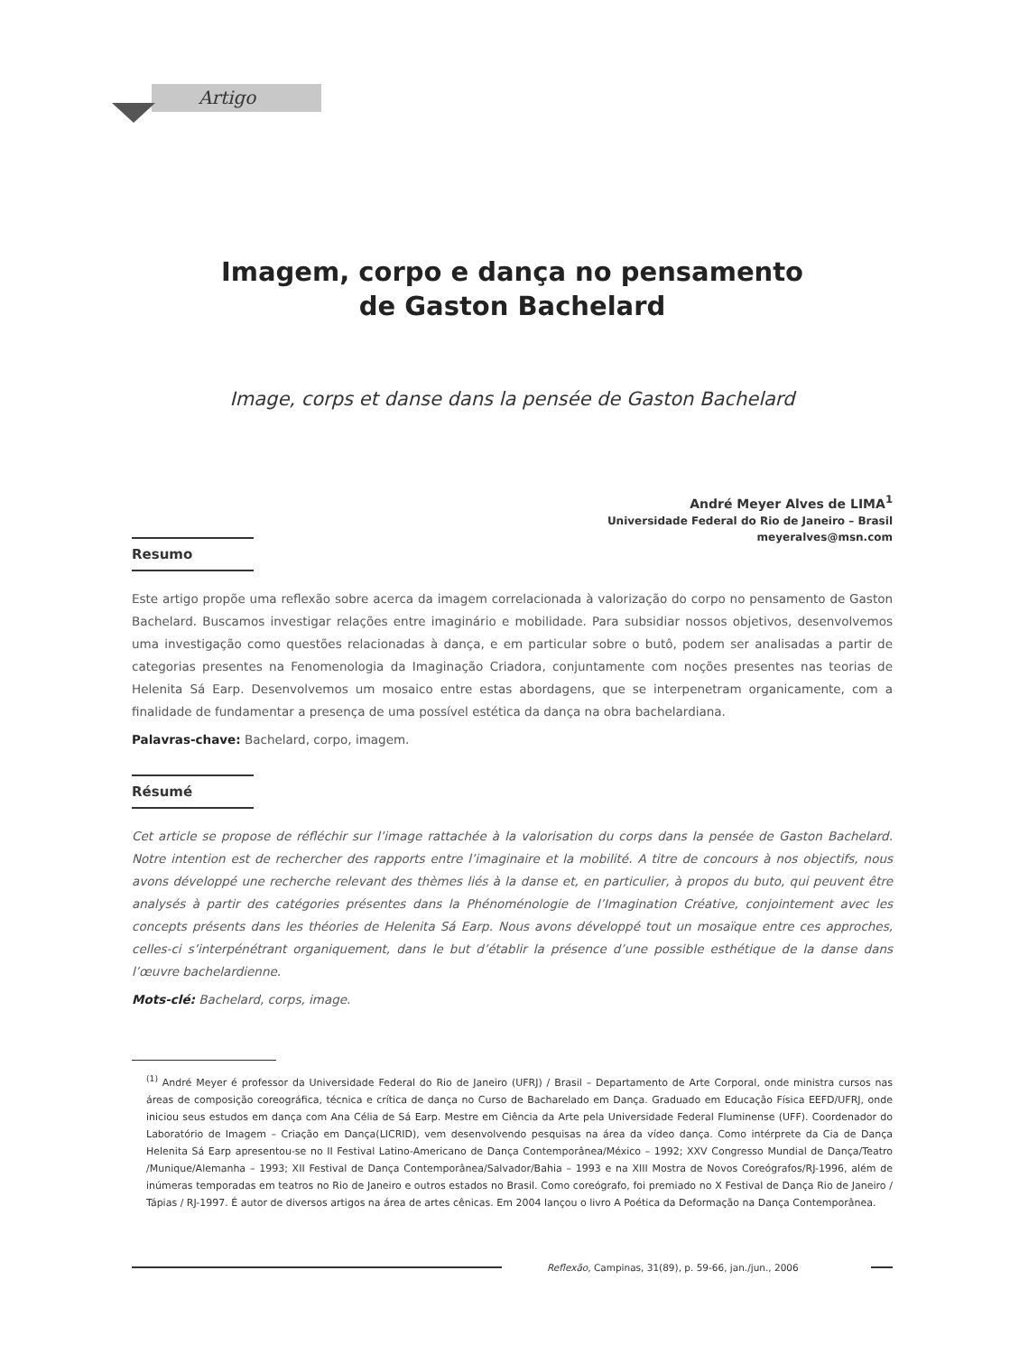Artigo
Imagem, corpo e dança no pensamento
de Gaston Bachelard
Image, corps et danse dans la pensée de Gaston Bachelard
André Meyer Alves de LIMA<sup>1</sup>
Universidade Federal do Rio de Janeiro – Brasil
meyeralves@msn.com
Resumo
Este artigo propõe uma reflexão sobre acerca da imagem correlacionada à valorização do corpo no pensamento de Gaston Bachelard. Buscamos investigar relações entre imaginário e mobilidade. Para subsidiar nossos objetivos, desenvolvemos uma investigação como questões relacionadas à dança, e em particular sobre o butô, podem ser analisadas a partir de categorias presentes na Fenomenologia da Imaginação Criadora, conjuntamente com noções presentes nas teorias de Helenita Sá Earp. Desenvolvemos um mosaico entre estas abordagens, que se interpenetram organicamente, com a finalidade de fundamentar a presença de uma possível estética da dança na obra bachelardiana.
Palavras-chave: Bachelard, corpo, imagem.
Résumé
Cet article se propose de réfléchir sur l’image rattachée à la valorisation du corps dans la pensée de Gaston Bachelard. Notre intention est de rechercher des rapports entre l’imaginaire et la mobilité. A titre de concours à nos objectifs, nous avons développé une recherche relevant des thèmes liés à la danse et, en particulier, à propos du buto, qui peuvent être analysés à partir des catégories présentes dans la Phénoménologie de l’Imagination Créative, conjointement avec les concepts présents dans les théories de Helenita Sá Earp. Nous avons développé tout un mosaïque entre ces approches, celles-ci s’interpénétrant organiquement, dans le but d’établir la présence d’une possible esthétique de la danse dans l’œuvre bachelardienne.
Mots-clé: Bachelard, corps, image.
<sup>(1)</sup> André Meyer é professor da Universidade Federal do Rio de Janeiro (UFRJ) / Brasil – Departamento de Arte Corporal, onde ministra cursos nas áreas de composição coreográfica, técnica e crítica de dança no Curso de Bacharelado em Dança. Graduado em Educação Física EEFD/UFRJ, onde iniciou seus estudos em dança com Ana Célia de Sá Earp. Mestre em Ciência da Arte pela Universidade Federal Fluminense (UFF). Coordenador do Laboratório de Imagem – Criação em Dança(LICRID), vem desenvolvendo pesquisas na área da vídeo dança. Como intérprete da Cia de Dança Helenita Sá Earp apresentou-se no II Festival Latino-Americano de Dança Contemporânea/México – 1992; XXV Congresso Mundial de Dança/Teatro /Munique/Alemanha – 1993; XII Festival de Dança Contemporânea/Salvador/Bahia – 1993 e na XIII Mostra de Novos Coreógrafos/RJ-1996, além de inúmeras temporadas em teatros no Rio de Janeiro e outros estados no Brasil. Como coreógrafo, foi premiado no X Festival de Dança Rio de Janeiro / Tápias / RJ-1997. É autor de diversos artigos na área de artes cênicas. Em 2004 lançou o livro A Poética da Deformação na Dança Contemporânea.
Reflexão, Campinas, 31(89), p. 59-66, jan./jun., 2006